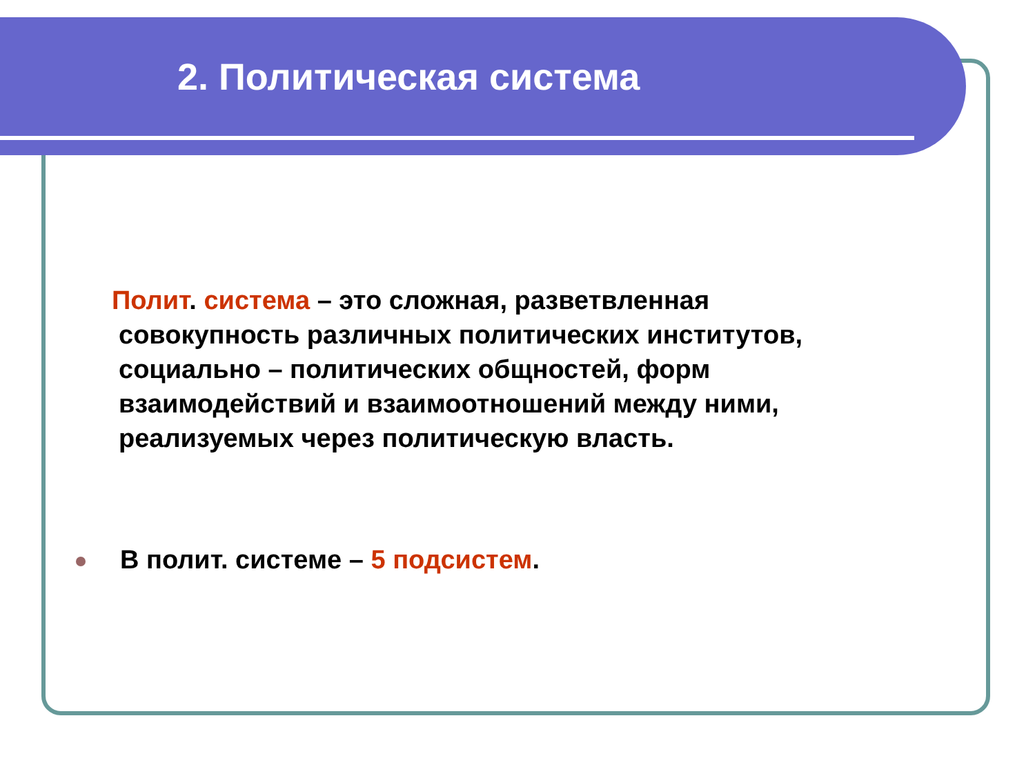2. Политическая система
Полит. система – это сложная, разветвленная
совокупность различных политических институтов, социально – политических общностей, форм взаимодействий и взаимоотношений между ними, реализуемых через политическую власть.
В полит. системе – 5 подсистем.